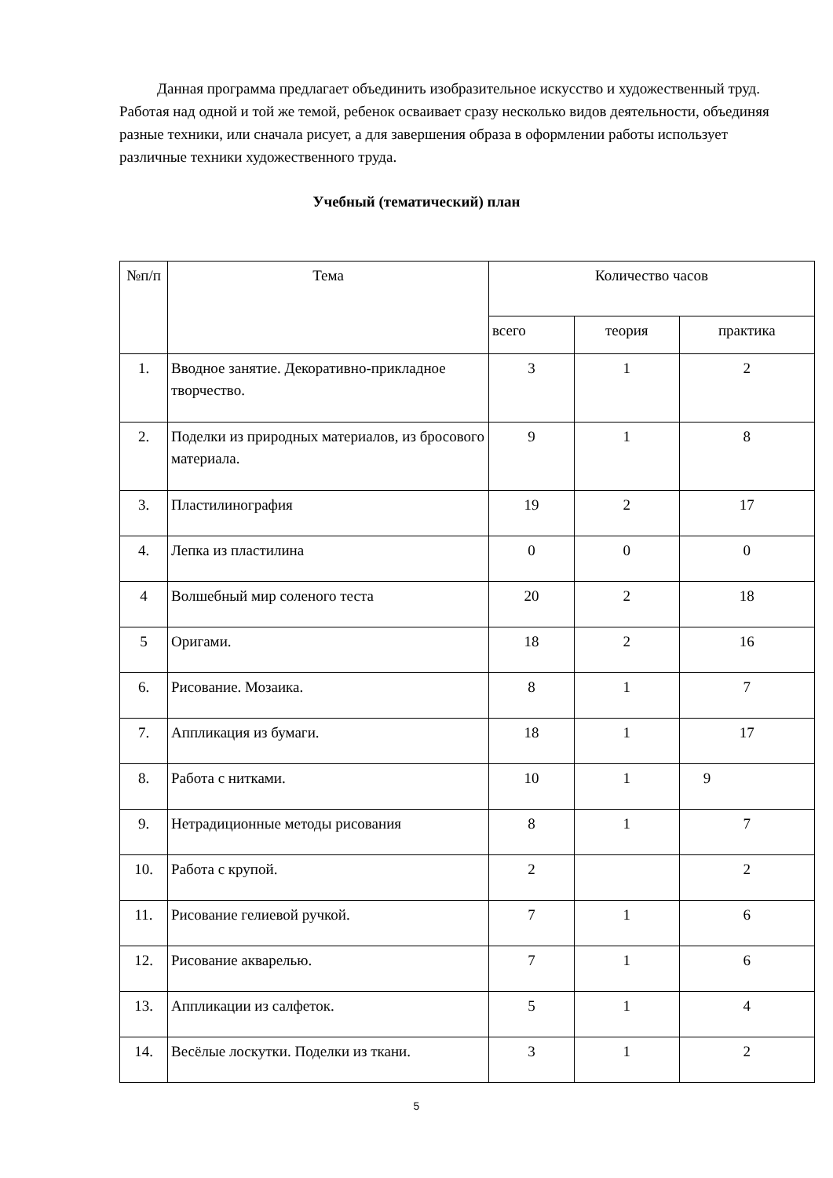Данная программа предлагает объединить изобразительное искусство и художественный труд. Работая над одной и той же темой, ребенок осваивает сразу несколько видов деятельности, объединяя разные техники, или сначала рисует, а для завершения образа в оформлении работы использует различные техники художественного труда.
Учебный (тематический) план
| №п/п | Тема | Количество часов | | |
| --- | --- | --- | --- | --- |
| | | всего | теория | практика |
| 1. | Вводное занятие. Декоративно-прикладное творчество. | 3 | 1 | 2 |
| 2. | Поделки из природных материалов, из бросового материала. | 9 | 1 | 8 |
| 3. | Пластилинография | 19 | 2 | 17 |
| 4. | Лепка из пластилина | 0 | 0 | 0 |
| 4 | Волшебный мир соленого теста | 20 | 2 | 18 |
| 5 | Оригами. | 18 | 2 | 16 |
| 6. | Рисование. Мозаика. | 8 | 1 | 7 |
| 7. | Аппликация из бумаги. | 18 | 1 | 17 |
| 8. | Работа с нитками. | 10 | 1 | 9 |
| 9. | Нетрадиционные методы рисования | 8 | 1 | 7 |
| 10. | Работа с крупой. | 2 | | 2 |
| 11. | Рисование гелиевой ручкой. | 7 | 1 | 6 |
| 12. | Рисование акварелью. | 7 | 1 | 6 |
| 13. | Аппликации из салфеток. | 5 | 1 | 4 |
| 14. | Весёлые лоскутки. Поделки из ткани. | 3 | 1 | 2 |
5